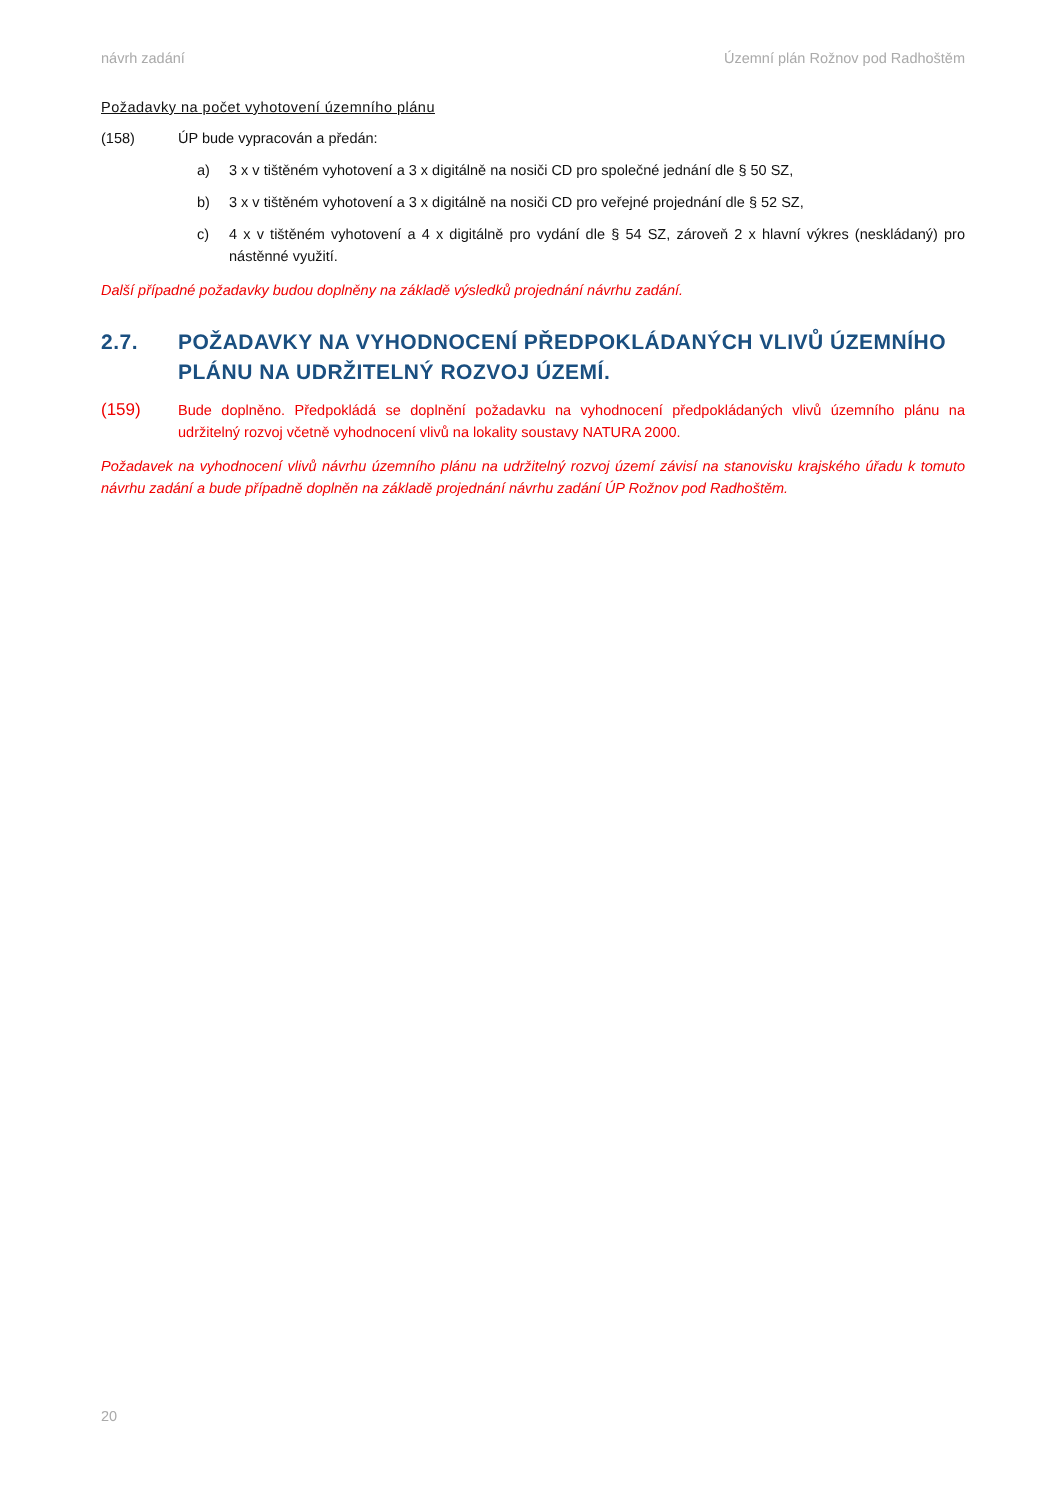návrh zadání Územní plán Rožnov pod Radhoštěm
Požadavky na počet vyhotovení územního plánu
(158) ÚP bude vypracován a předán:
a) 3 x v tištěném vyhotovení a 3 x digitálně na nosiči CD pro společné jednání dle § 50 SZ,
b) 3 x v tištěném vyhotovení a 3 x digitálně na nosiči CD pro veřejné projednání dle § 52 SZ,
c) 4 x v tištěném vyhotovení a 4 x digitálně pro vydání dle § 54 SZ, zároveň 2 x hlavní výkres (neskládaný) pro nástěnné využití.
Další případné požadavky budou doplněny na základě výsledků projednání návrhu zadání.
2.7. POŽADAVKY NA VYHODNOCENÍ PŘEDPOKLÁDANÝCH VLIVŮ ÚZEMNÍHO PLÁNU NA UDRŽITELNÝ ROZVOJ ÚZEMÍ.
(159) Bude doplněno. Předpokládá se doplnění požadavku na vyhodnocení předpokládaných vlivů územního plánu na udržitelný rozvoj včetně vyhodnocení vlivů na lokality soustavy NATURA 2000.
Požadavek na vyhodnocení vlivů návrhu územního plánu na udržitelný rozvoj území závisí na stanovisku krajského úřadu k tomuto návrhu zadání a bude případně doplněn na základě projednání návrhu zadání ÚP Rožnov pod Radhoštěm.
20